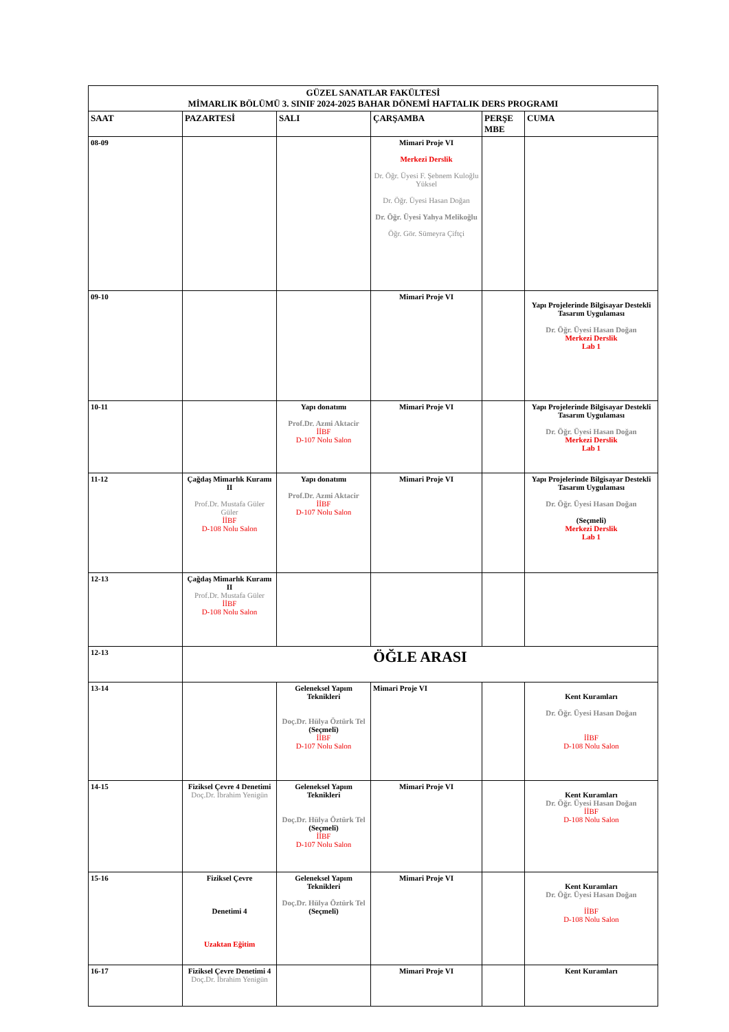| GÜZEL SANATLAR FAKÜLTESİ MİMARLIK BÖLÜMÜ 3. SINIF 2024-2025 BAHAR DÖNEMİ HAFTALIK DERS PROGRAMI | | | | | |
| SAAT | PAZARTESİ | SALI | ÇARŞAMBA | PERŞE MBE | CUMA |
| 08-09 | | | Mimari Proje VI Merkezi Derslik Dr. Öğr. Üyesi F. Şebnem Kuloğlu Yüksel Dr. Öğr. Üyesi Hasan Doğan Dr. Öğr. Üyesi Yahya Melikoğlu Öğr. Gör. Sümeyra Çiftçi | | |
| 09-10 | | | Mimari Proje VI | | Yapı Projelerinde Bilgisayar Destekli Tasarım Uygulaması Dr. Öğr. Üyesi Hasan Doğan Merkezi Derslik Lab 1 |
| 10-11 | | Yapı donatımı Prof.Dr. Azmi Aktacir İİBF D-107 Nolu Salon | Mimari Proje VI | | Yapı Projelerinde Bilgisayar Destekli Tasarım Uygulaması Dr. Öğr. Üyesi Hasan Doğan Merkezi Derslik Lab 1 |
| 11-12 | Çağdaş Mimarlık Kuramı II Prof.Dr. Mustafa Güler Güler İİBF D-108 Nolu Salon | Yapı donatımı Prof.Dr. Azmi Aktacir İİBF D-107 Nolu Salon | Mimari Proje VI | | Yapı Projelerinde Bilgisayar Destekli Tasarım Uygulaması Dr. Öğr. Üyesi Hasan Doğan (Seçmeli) Merkezi Derslik Lab 1 |
| 12-13 | Çağdaş Mimarlık Kuramı II Prof.Dr. Mustafa Güler İİBF D-108 Nolu Salon | | | | |
| 12-13 | ÖĞLE ARASI | | | | |
| 13-14 | | Geleneksel Yapım Teknikleri Doç.Dr. Hülya Öztürk Tel (Seçmeli) İİBF D-107 Nolu Salon | Mimari Proje VI | | Kent Kuramları Dr. Öğr. Üyesi Hasan Doğan İİBF D-108 Nolu Salon |
| 14-15 | Fiziksel Çevre 4 Denetimi Doç.Dr. İbrahim Yenigün | Geleneksel Yapım Teknikleri Doç.Dr. Hülya Öztürk Tel (Seçmeli) İİBF D-107 Nolu Salon | Mimari Proje VI | | Kent Kuramları Dr. Öğr. Üyesi Hasan Doğan İİBF D-108 Nolu Salon |
| 15-16 | Fiziksel Çevre Denetimi 4 Uzaktan Eğitim | Geleneksel Yapım Teknikleri Doç.Dr. Hülya Öztürk Tel (Seçmeli) | Mimari Proje VI | | Kent Kuramları Dr. Öğr. Üyesi Hasan Doğan İİBF D-108 Nolu Salon |
| 16-17 | Fiziksel Çevre Denetimi 4 Doç.Dr. İbrahim Yenigün | | Mimari Proje VI | | Kent Kuramları |